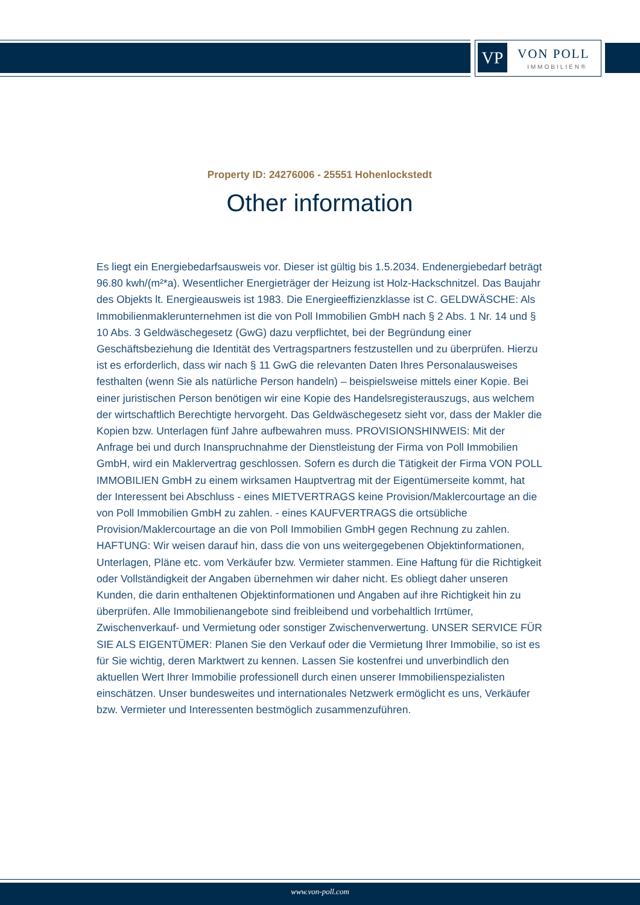VP VON POLL
IMMOBILIEN®
Property ID: 24276006 - 25551 Hohenlockstedt
Other information
Es liegt ein Energiebedarfsausweis vor. Dieser ist gültig bis 1.5.2034. Endenergiebedarf beträgt 96.80 kwh/(m²*a). Wesentlicher Energieträger der Heizung ist Holz-Hackschnitzel. Das Baujahr des Objekts lt. Energieausweis ist 1983. Die Energieeffizienzklasse ist C. GELDWÄSCHE: Als Immobilienmaklerunternehmen ist die von Poll Immobilien GmbH nach § 2 Abs. 1 Nr. 14 und § 10 Abs. 3 Geldwäschegesetz (GwG) dazu verpflichtet, bei der Begründung einer Geschäftsbeziehung die Identität des Vertragspartners festzustellen und zu überprüfen. Hierzu ist es erforderlich, dass wir nach § 11 GwG die relevanten Daten Ihres Personalausweises festhalten (wenn Sie als natürliche Person handeln) – beispielsweise mittels einer Kopie. Bei einer juristischen Person benötigen wir eine Kopie des Handelsregisterauszugs, aus welchem der wirtschaftlich Berechtigte hervorgeht. Das Geldwäschegesetz sieht vor, dass der Makler die Kopien bzw. Unterlagen fünf Jahre aufbewahren muss. PROVISIONSHINWEIS: Mit der Anfrage bei und durch Inanspruchnahme der Dienstleistung der Firma von Poll Immobilien GmbH, wird ein Maklervertrag geschlossen. Sofern es durch die Tätigkeit der Firma VON POLL IMMOBILIEN GmbH zu einem wirksamen Hauptvertrag mit der Eigentümerseite kommt, hat der Interessent bei Abschluss - eines MIETVERTRAGS keine Provision/Maklercourtage an die von Poll Immobilien GmbH zu zahlen. - eines KAUFVERTRAGS die ortsübliche Provision/Maklercourtage an die von Poll Immobilien GmbH gegen Rechnung zu zahlen. HAFTUNG: Wir weisen darauf hin, dass die von uns weitergegebenen Objektinformationen, Unterlagen, Pläne etc. vom Verkäufer bzw. Vermieter stammen. Eine Haftung für die Richtigkeit oder Vollständigkeit der Angaben übernehmen wir daher nicht. Es obliegt daher unseren Kunden, die darin enthaltenen Objektinformationen und Angaben auf ihre Richtigkeit hin zu überprüfen. Alle Immobilienangebote sind freibleibend und vorbehaltlich Irrtümer, Zwischenverkauf- und Vermietung oder sonstiger Zwischenverwertung. UNSER SERVICE FÜR SIE ALS EIGENTÜMER: Planen Sie den Verkauf oder die Vermietung Ihrer Immobilie, so ist es für Sie wichtig, deren Marktwert zu kennen. Lassen Sie kostenfrei und unverbindlich den aktuellen Wert Ihrer Immobilie professionell durch einen unserer Immobilienspezialisten einschätzen. Unser bundesweites und internationales Netzwerk ermöglicht es uns, Verkäufer bzw. Vermieter und Interessenten bestmöglich zusammenzuführen.
www.von-poll.com